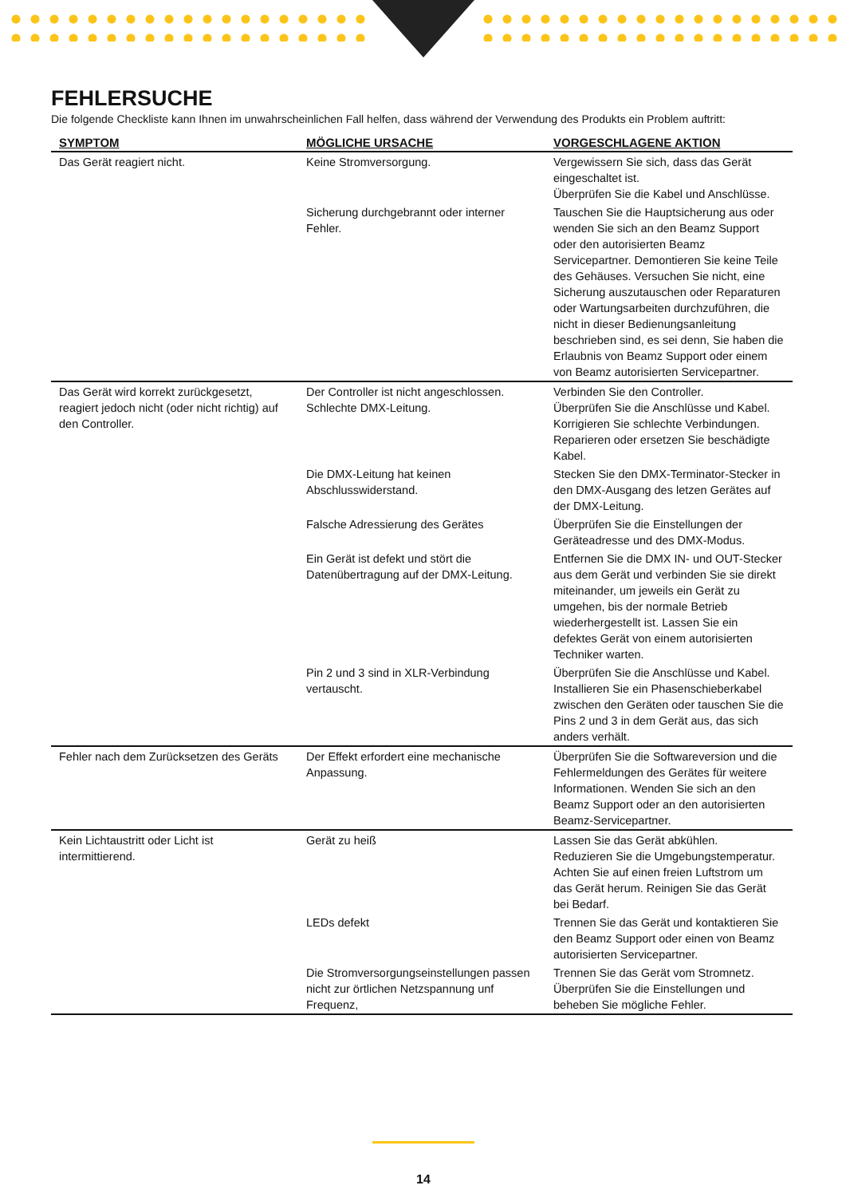FEHLERSUCHE
Die folgende Checkliste kann Ihnen im unwahrscheinlichen Fall helfen, dass während der Verwendung des Produkts ein Problem auftritt:
| SYMPTOM | MÖGLICHE URSACHE | VORGESCHLAGENE AKTION |
| --- | --- | --- |
| Das Gerät reagiert nicht. | Keine Stromversorgung. | Vergewissern Sie sich, dass das Gerät eingeschaltet ist. Überprüfen Sie die Kabel und Anschlüsse. |
| | Sicherung durchgebrannt oder interner Fehler. | Tauschen Sie die Hauptsicherung aus oder wenden Sie sich an den Beamz Support oder den autorisierten Beamz Servicepartner. Demontieren Sie keine Teile des Gehäuses. Versuchen Sie nicht, eine Sicherung auszutauschen oder Reparaturen oder Wartungsarbeiten durchzuführen, die nicht in dieser Bedienungsanleitung beschrieben sind, es sei denn, Sie haben die Erlaubnis von Beamz Support oder einem von Beamz autorisierten Servicepartner. |
| Das Gerät wird korrekt zurückgesetzt, reagiert jedoch nicht (oder nicht richtig) auf den Controller. | Der Controller ist nicht angeschlossen. Schlechte DMX-Leitung. | Verbinden Sie den Controller. Überprüfen Sie die Anschlüsse und Kabel. Korrigieren Sie schlechte Verbindungen. Reparieren oder ersetzen Sie beschädigte Kabel. |
| | Die DMX-Leitung hat keinen Abschlusswiderstand. | Stecken Sie den DMX-Terminator-Stecker in den DMX-Ausgang des letzen Gerätes auf der DMX-Leitung. |
| | Falsche Adressierung des Gerätes | Überprüfen Sie die Einstellungen der Geräteadresse und des DMX-Modus. |
| | Ein Gerät ist defekt und stört die Datenübertragung auf der DMX-Leitung. | Entfernen Sie die DMX IN- und OUT-Stecker aus dem Gerät und verbinden Sie sie direkt miteinander, um jeweils ein Gerät zu umgehen, bis der normale Betrieb wiederhergestellt ist. Lassen Sie ein defektes Gerät von einem autorisierten Techniker warten. |
| | Pin 2 und 3 sind in XLR-Verbindung vertauscht. | Überprüfen Sie die Anschlüsse und Kabel. Installieren Sie ein Phasenschieberkabel zwischen den Geräten oder tauschen Sie die Pins 2 und 3 in dem Gerät aus, das sich anders verhält. |
| Fehler nach dem Zurücksetzen des Geräts | Der Effekt erfordert eine mechanische Anpassung. | Überprüfen Sie die Softwareversion und die Fehlermeldungen des Gerätes für weitere Informationen. Wenden Sie sich an den Beamz Support oder an den autorisierten Beamz-Servicepartner. |
| Kein Lichtaustritt oder Licht ist intermittierend. | Gerät zu heiß | Lassen Sie das Gerät abkühlen. Reduzieren Sie die Umgebungstemperatur. Achten Sie auf einen freien Luftstrom um das Gerät herum. Reinigen Sie das Gerät bei Bedarf. |
| | LEDs defekt | Trennen Sie das Gerät und kontaktieren Sie den Beamz Support oder einen von Beamz autorisierten Servicepartner. |
| | Die Stromversorgungseinstellungen passen nicht zur örtlichen Netzspannung unf Frequenz, | Trennen Sie das Gerät vom Stromnetz. Überprüfen Sie die Einstellungen und beheben Sie mögliche Fehler. |
14